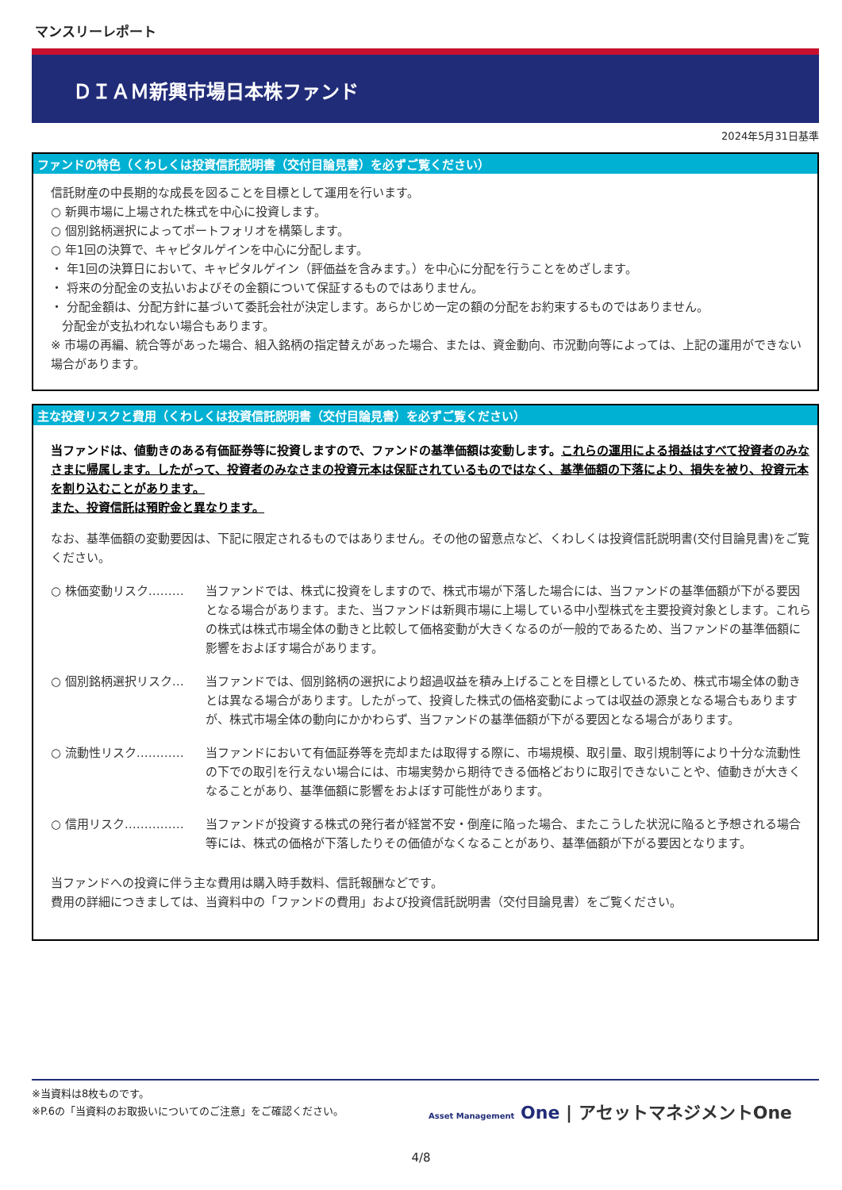マンスリーレポート
ＤＩＡＭ新興市場日本株ファンド
2024年5月31日基準
ファンドの特色（くわしくは投資信託説明書（交付目論見書）を必ずご覧ください）
信託財産の中長期的な成長を図ることを目標として運用を行います。
○ 新興市場に上場された株式を中心に投資します。
○ 個別銘柄選択によってポートフォリオを構築します。
○ 年1回の決算で、キャピタルゲインを中心に分配します。
・ 年1回の決算日において、キャピタルゲイン（評価益を含みます。）を中心に分配を行うことをめざします。
・ 将来の分配金の支払いおよびその金額について保証するものではありません。
・ 分配金額は、分配方針に基づいて委託会社が決定します。あらかじめ一定の額の分配をお約束するものではありません。
分配金が支払われない場合もあります。
※ 市場の再編、統合等があった場合、組入銘柄の指定替えがあった場合、または、資金動向、市況動向等によっては、上記の運用ができない場合があります。
主な投資リスクと費用（くわしくは投資信託説明書（交付目論見書）を必ずご覧ください）
当ファンドは、値動きのある有価証券等に投資しますので、ファンドの基準価額は変動します。これらの運用による損益はすべて投資者のみなさまに帰属します。したがって、投資者のみなさまの投資元本は保証されているものではなく、基準価額の下落により、損失を被り、投資元本を割り込むことがあります。
また、投資信託は預貯金と異なります。
なお、基準価額の変動要因は、下記に限定されるものではありません。その他の留意点など、くわしくは投資信託説明書(交付目論見書)をご覧ください。
○ 株価変動リスク……… 当ファンドでは、株式に投資をしますので、株式市場が下落した場合には、当ファンドの基準価額が下がる要因となる場合があります。また、当ファンドは新興市場に上場している中小型株式を主要投資対象とします。これらの株式は株式市場全体の動きと比較して価格変動が大きくなるのが一般的であるため、当ファンドの基準価額に影響をおよぼす場合があります。
○ 個別銘柄選択リスク… 当ファンドでは、個別銘柄の選択により超過収益を積み上げることを目標としているため、株式市場全体の動きとは異なる場合があります。したがって、投資した株式の価格変動によっては収益の源泉となる場合もありますが、株式市場全体の動向にかかわらず、当ファンドの基準価額が下がる要因となる場合があります。
○ 流動性リスク………… 当ファンドにおいて有価証券等を売却または取得する際に、市場規模、取引量、取引規制等により十分な流動性の下での取引を行えない場合には、市場実勢から期待できる価格どおりに取引できないことや、値動きが大きくなることがあり、基準価額に影響をおよぼす可能性があります。
○ 信用リスク…………… 当ファンドが投資する株式の発行者が経営不安・倒産に陥った場合、またこうした状況に陥ると予想される場合等には、株式の価格が下落したりその価値がなくなることがあり、基準価額が下がる要因となります。
当ファンドへの投資に伴う主な費用は購入時手数料、信託報酬などです。
費用の詳細につきましては、当資料中の「ファンドの費用」および投資信託説明書（交付目論見書）をご覧ください。
※当資料は8枚ものです。
※P.6の「当資料のお取扱いについてのご注意」をご確認ください。
Asset Management One | アセットマネジメントOne
4/8